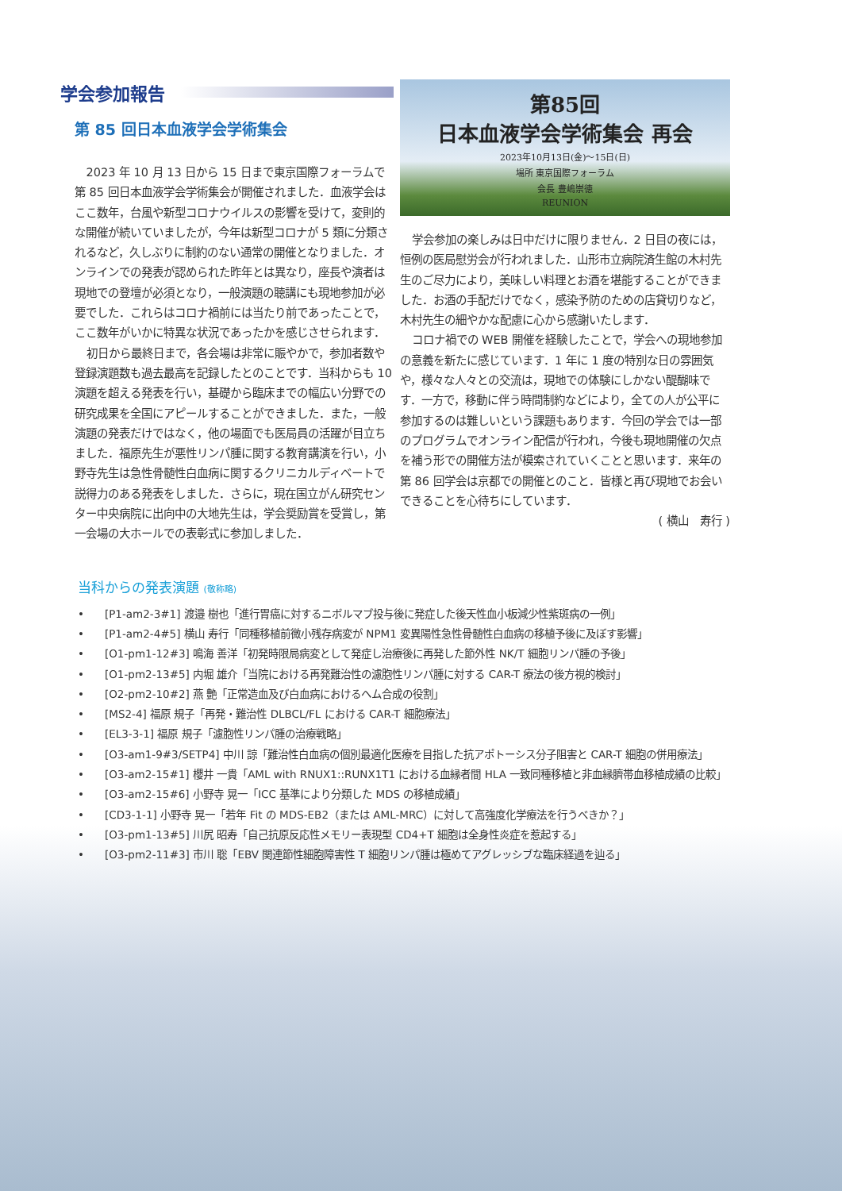学会参加報告
第 85 回日本血液学会学術集会
2023 年 10 月 13 日から 15 日まで東京国際フォーラムで第 85 回日本血液学会学術集会が開催されました．血液学会はここ数年，台風や新型コロナウイルスの影響を受けて，変則的な開催が続いていましたが，今年は新型コロナが 5 類に分類されるなど，久しぶりに制約のない通常の開催となりました．オンラインでの発表が認められた昨年とは異なり，座長や演者は現地での登壇が必須となり，一般演題の聴講にも現地参加が必要でした．これらはコロナ禍前には当たり前であったことで，ここ数年がいかに特異な状況であったかを感じさせられます．
初日から最終日まで，各会場は非常に賑やかで，参加者数や登録演題数も過去最高を記録したとのことです．当科からも 10 演題を超える発表を行い，基礎から臨床までの幅広い分野での研究成果を全国にアピールすることができました．また，一般演題の発表だけではなく，他の場面でも医局員の活躍が目立ちました．福原先生が悪性リンパ腫に関する教育講演を行い，小野寺先生は急性骨髄性白血病に関するクリニカルディベートで説得力のある発表をしました．さらに，現在国立がん研究センター中央病院に出向中の大地先生は，学会奨励賞を受賞し，第一会場の大ホールでの表彰式に参加しました．
第85回
日本血液学会学術集会 再会
2023年10月13日(金)〜15日(日)
場所 東京国際フォーラム
会長 豊嶋崇徳
REUNION
学会参加の楽しみは日中だけに限りません．2 日目の夜には，恒例の医局慰労会が行われました．山形市立病院済生館の木村先生のご尽力により，美味しい料理とお酒を堪能することができました．お酒の手配だけでなく，感染予防のための店貸切りなど，木村先生の細やかな配慮に心から感謝いたします．
コロナ禍での WEB 開催を経験したことで，学会への現地参加の意義を新たに感じています．1 年に 1 度の特別な日の雰囲気や，様々な人々との交流は，現地での体験にしかない醍醐味です．一方で，移動に伴う時間制約などにより，全ての人が公平に参加するのは難しいという課題もあります．今回の学会では一部のプログラムでオンライン配信が行われ，今後も現地開催の欠点を補う形での開催方法が模索されていくことと思います．来年の第 86 回学会は京都での開催とのこと．皆様と再び現地でお会いできることを心待ちにしています．
( 横山　寿行 )
当科からの発表演題 (敬称略)
•　　[P1-am2-3#1] 渡邉 樹也「進行胃癌に対するニボルマブ投与後に発症した後天性血小板減少性紫斑病の一例」
•　　[P1-am2-4#5] 横山 寿行「同種移植前微小残存病変が NPM1 変異陽性急性骨髄性白血病の移植予後に及ぼす影響」
•　　[O1-pm1-12#3] 鳴海 善洋「初発時限局病変として発症し治療後に再発した節外性 NK/T 細胞リンパ腫の予後」
•　　[O1-pm2-13#5] 内堀 雄介「当院における再発難治性の濾胞性リンパ腫に対する CAR-T 療法の後方視的検討」
•　　[O2-pm2-10#2] 燕 艶「正常造血及び白血病におけるヘム合成の役割」
•　　[MS2-4] 福原 規子「再発・難治性 DLBCL/FL における CAR-T 細胞療法」
•　　[EL3-3-1] 福原 規子「濾胞性リンパ腫の治療戦略」
•　　[O3-am1-9#3/SETP4] 中川 諒「難治性白血病の個別最適化医療を目指した抗アポトーシス分子阻害と CAR-T 細胞の併用療法」
•　　[O3-am2-15#1] 櫻井 一貴「AML with RNUX1::RUNX1T1 における血縁者間 HLA 一致同種移植と非血縁臍帯血移植成績の比較」
•　　[O3-am2-15#6] 小野寺 晃一「ICC 基準により分類した MDS の移植成績」
•　　[CD3-1-1] 小野寺 晃一「若年 Fit の MDS-EB2（または AML-MRC）に対して高強度化学療法を行うべきか？」
•　　[O3-pm1-13#5] 川尻 昭寿「自己抗原反応性メモリー表現型 CD4+T 細胞は全身性炎症を惹起する」
•　　[O3-pm2-11#3] 市川 聡「EBV 関連節性細胞障害性 T 細胞リンパ腫は極めてアグレッシブな臨床経過を辿る」